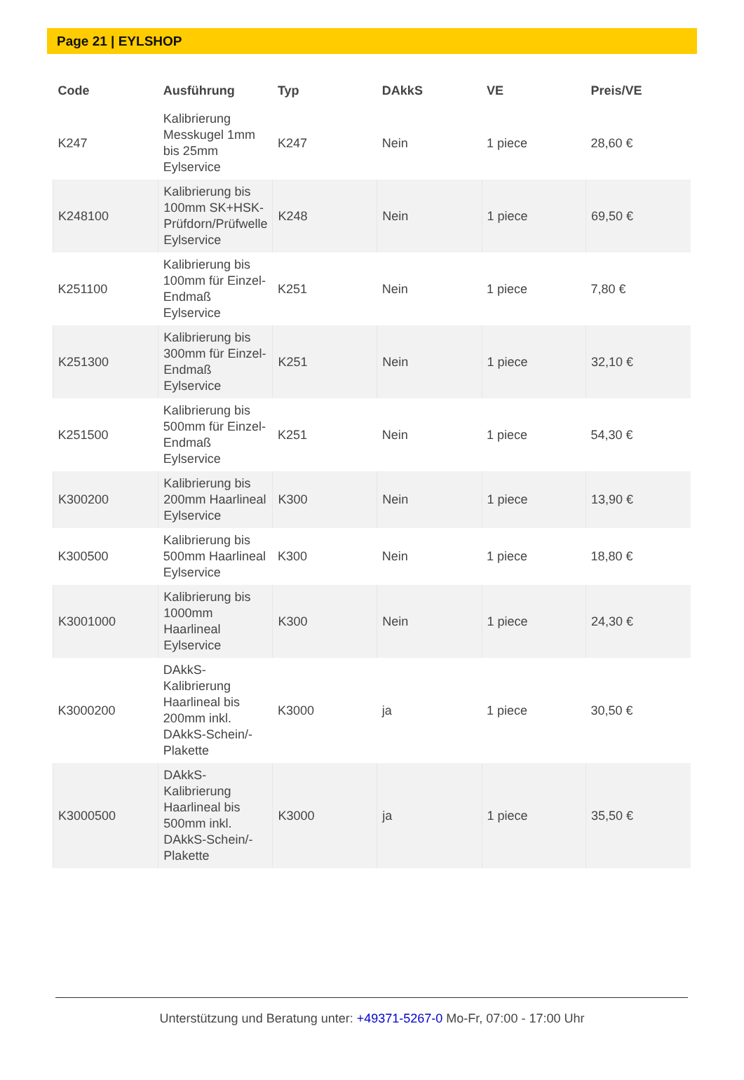Page 21 | EYLSHOP
| Code | Ausführung | Typ | DAkkS | VE | Preis/VE |
| --- | --- | --- | --- | --- | --- |
| K247 | Kalibrierung Messkugel 1mm bis 25mm Eylservice | K247 | Nein | 1 piece | 28,60 € |
| K248100 | Kalibrierung bis 100mm SK+HSK-Prüfdorn/Prüfwelle Eylservice | K248 | Nein | 1 piece | 69,50 € |
| K251100 | Kalibrierung bis 100mm für Einzel-Endmaß Eylservice | K251 | Nein | 1 piece | 7,80 € |
| K251300 | Kalibrierung bis 300mm für Einzel-Endmaß Eylservice | K251 | Nein | 1 piece | 32,10 € |
| K251500 | Kalibrierung bis 500mm für Einzel-Endmaß Eylservice | K251 | Nein | 1 piece | 54,30 € |
| K300200 | Kalibrierung bis 200mm Haarlineal Eylservice | K300 | Nein | 1 piece | 13,90 € |
| K300500 | Kalibrierung bis 500mm Haarlineal Eylservice | K300 | Nein | 1 piece | 18,80 € |
| K3001000 | Kalibrierung bis 1000mm Haarlineal Eylservice | K300 | Nein | 1 piece | 24,30 € |
| K3000200 | DAkkS-Kalibrierung Haarlineal bis 200mm inkl. DAkkS-Schein/-Plakette | K3000 | ja | 1 piece | 30,50 € |
| K3000500 | DAkkS-Kalibrierung Haarlineal bis 500mm inkl. DAkkS-Schein/-Plakette | K3000 | ja | 1 piece | 35,50 € |
Unterstützung und Beratung unter: +49371-5267-0 Mo-Fr, 07:00 - 17:00 Uhr